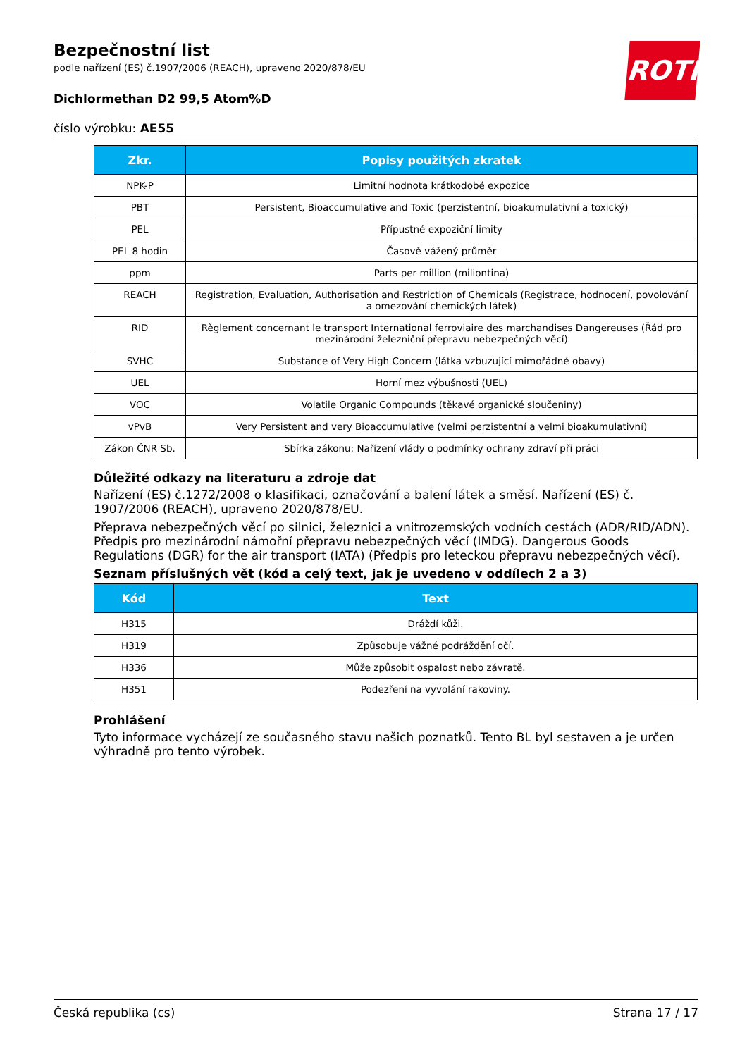Bezpečnostní list
podle nařízení (ES) č.1907/2006 (REACH), upraveno 2020/878/EU
Dichlormethan D2 99,5 Atom%D
číslo výrobku: AE55
ROTH
| Zkr. | Popisy použitých zkratek |
| --- | --- |
| NPK-P | Limitní hodnota krátkodobé expozice |
| PBT | Persistent, Bioaccumulative and Toxic (perzistentní, bioakumulativní a toxický) |
| PEL | Přípustné expoziční limity |
| PEL 8 hodin | Časově vážený průměr |
| ppm | Parts per million (miliontina) |
| REACH | Registration, Evaluation, Authorisation and Restriction of Chemicals (Registrace, hodnocení, povolování a omezování chemických látek) |
| RID | Règlement concernant le transport International ferroviaire des marchandises Dangereuses (Řád pro mezinárodní železniční přepravu nebezpečných věcí) |
| SVHC | Substance of Very High Concern (látka vzbuzující mimořádné obavy) |
| UEL | Horní mez výbušnosti (UEL) |
| VOC | Volatile Organic Compounds (těkavé organické sloučeniny) |
| vPvB | Very Persistent and very Bioaccumulative (velmi perzistentní a velmi bioakumulativní) |
| Zákon ČNR Sb. | Sbírka zákonu: Nařízení vlády o podmínky ochrany zdraví při práci |
Důležité odkazy na literaturu a zdroje dat
Nařízení (ES) č.1272/2008 o klasifikaci, označování a balení látek a směsí. Nařízení (ES) č. 1907/2006 (REACH), upraveno 2020/878/EU.
Přeprava nebezpečných věcí po silnici, železnici a vnitrozemských vodních cestách (ADR/RID/ADN). Předpis pro mezinárodní námořní přepravu nebezpečných věcí (IMDG). Dangerous Goods Regulations (DGR) for the air transport (IATA) (Předpis pro leteckou přepravu nebezpečných věcí).
Seznam příslušných vět (kód a celý text, jak je uvedeno v oddílech 2 a 3)
| Kód | Text |
| --- | --- |
| H315 | Dráždí kůži. |
| H319 | Způsobuje vážné podráždění očí. |
| H336 | Může způsobit ospalost nebo závratě. |
| H351 | Podezření na vyvolání rakoviny. |
Prohlášení
Tyto informace vycházejí ze současného stavu našich poznatků. Tento BL byl sestaven a je určen výhradně pro tento výrobek.
Česká republika (cs) Strana 17 / 17